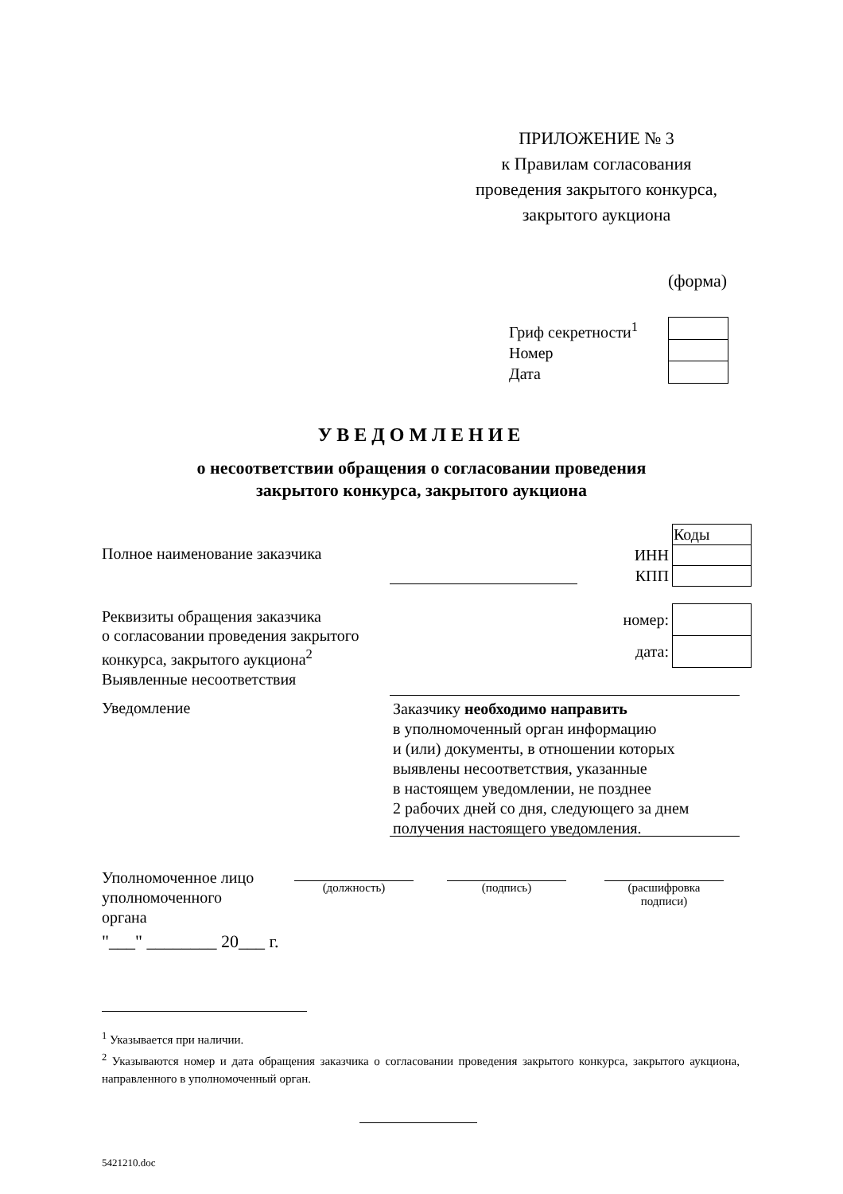ПРИЛОЖЕНИЕ № 3
к Правилам согласования
проведения закрытого конкурса,
закрытого аукциона
(форма)
Гриф секретности<sup>1</sup>
Номер
Дата
УВЕДОМЛЕНИЕ
о несоответствии обращения о согласовании проведения
закрытого конкурса, закрытого аукциона
Полное наименование заказчика
| | Коды |
| ИНН | |
| КПП | |
Реквизиты обращения заказчика
о согласовании проведения закрытого
конкурса, закрытого аукциона<sup>2</sup>
| номер: | |
| дата: | |
Выявленные несоответствия
Уведомление
Заказчику необходимо направить
в уполномоченный орган информацию
и (или) документы, в отношении которых
выявлены несоответствия, указанные
в настоящем уведомлении, не позднее
2 рабочих дней со дня, следующего за днем
получения настоящего уведомления.
Уполномоченное лицо
уполномоченного
органа
(должность) (подпись)
(расшифровка
подписи)
"___" ________ 20___ г.
<sup>1</sup> Указывается при наличии.
<sup>2</sup> Указываются номер и дата обращения заказчика о согласовании проведения закрытого конкурса, закрытого аукциона, направленного в уполномоченный орган.
5421210.doc